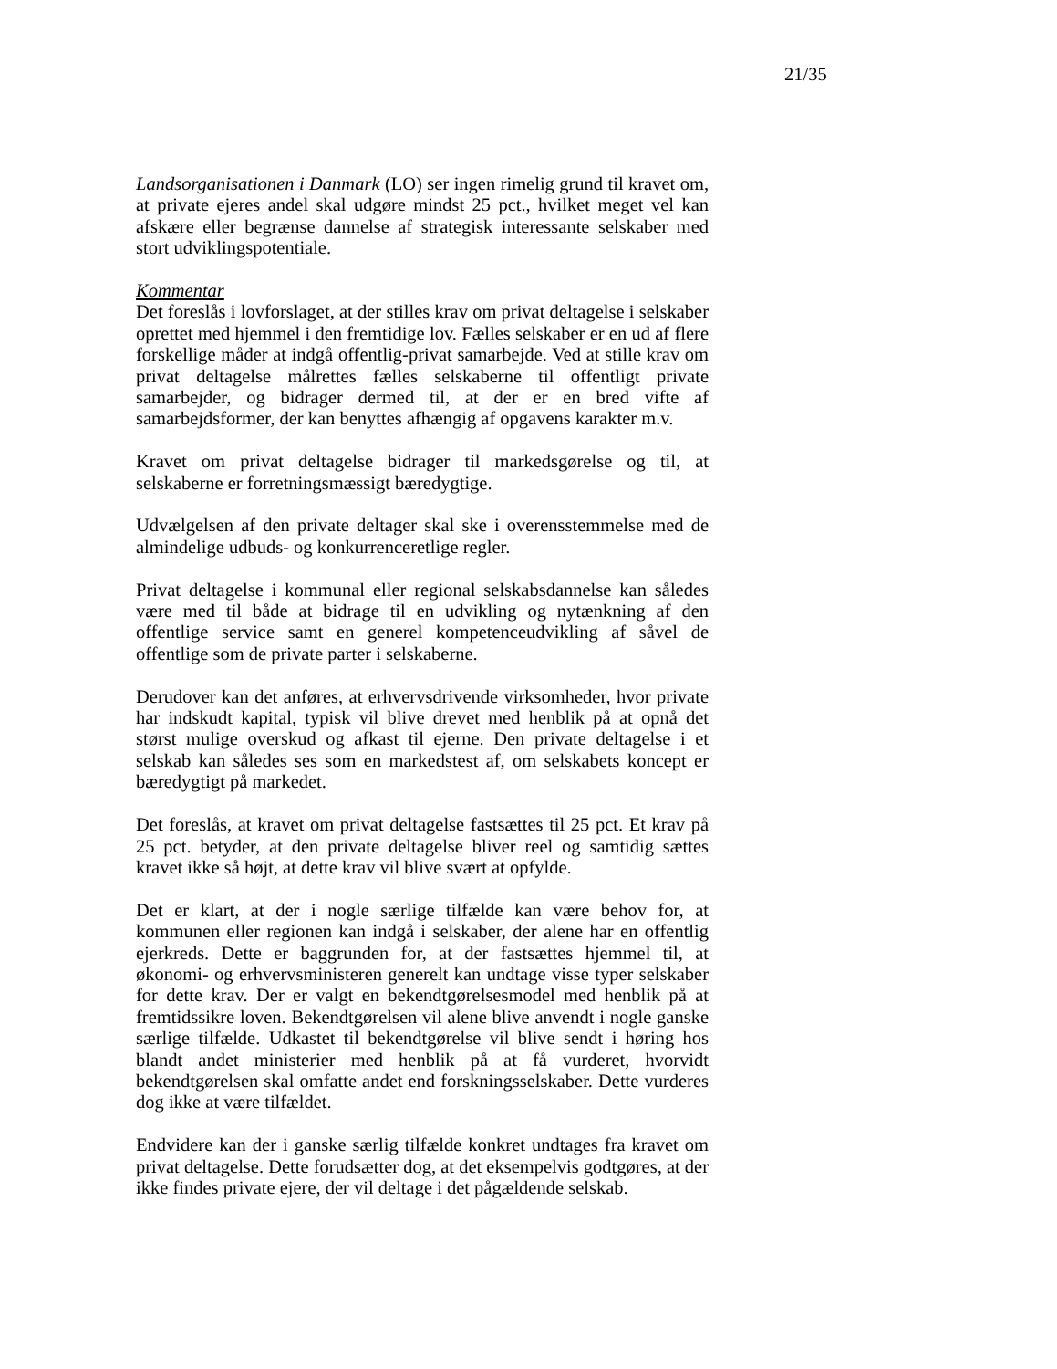21/35
Landsorganisationen i Danmark (LO) ser ingen rimelig grund til kravet om, at private ejeres andel skal udgøre mindst 25 pct., hvilket meget vel kan afskære eller begrænse dannelse af strategisk interessante selskaber med stort udviklingspotentiale.
Kommentar
Det foreslås i lovforslaget, at der stilles krav om privat deltagelse i selskaber oprettet med hjemmel i den fremtidige lov. Fælles selskaber er en ud af flere forskellige måder at indgå offentlig-privat samarbejde. Ved at stille krav om privat deltagelse målrettes fælles selskaberne til offentligt private samarbejder, og bidrager dermed til, at der er en bred vifte af samarbejdsformer, der kan benyttes afhængig af opgavens karakter m.v.
Kravet om privat deltagelse bidrager til markedsgørelse og til, at selskaberne er forretningsmæssigt bæredygtige.
Udvælgelsen af den private deltager skal ske i overensstemmelse med de almindelige udbuds- og konkurrenceretlige regler.
Privat deltagelse i kommunal eller regional selskabsdannelse kan således være med til både at bidrage til en udvikling og nytænkning af den offentlige service samt en generel kompetenceudvikling af såvel de offentlige som de private parter i selskaberne.
Derudover kan det anføres, at erhvervsdrivende virksomheder, hvor private har indskudt kapital, typisk vil blive drevet med henblik på at opnå det størst mulige overskud og afkast til ejerne. Den private deltagelse i et selskab kan således ses som en markedstest af, om selskabets koncept er bæredygtigt på markedet.
Det foreslås, at kravet om privat deltagelse fastsættes til 25 pct. Et krav på 25 pct. betyder, at den private deltagelse bliver reel og samtidig sættes kravet ikke så højt, at dette krav vil blive svært at opfylde.
Det er klart, at der i nogle særlige tilfælde kan være behov for, at kommunen eller regionen kan indgå i selskaber, der alene har en offentlig ejerkreds. Dette er baggrunden for, at der fastsættes hjemmel til, at økonomi- og erhvervsministeren generelt kan undtage visse typer selskaber for dette krav. Der er valgt en bekendtgørelsesmodel med henblik på at fremtidssikre loven. Bekendtgørelsen vil alene blive anvendt i nogle ganske særlige tilfælde. Udkastet til bekendtgørelse vil blive sendt i høring hos blandt andet ministerier med henblik på at få vurderet, hvorvidt bekendtgørelsen skal omfatte andet end forskningsselskaber. Dette vurderes dog ikke at være tilfældet.
Endvidere kan der i ganske særlig tilfælde konkret undtages fra kravet om privat deltagelse. Dette forudsætter dog, at det eksempelvis godtgøres, at der ikke findes private ejere, der vil deltage i det pågældende selskab.